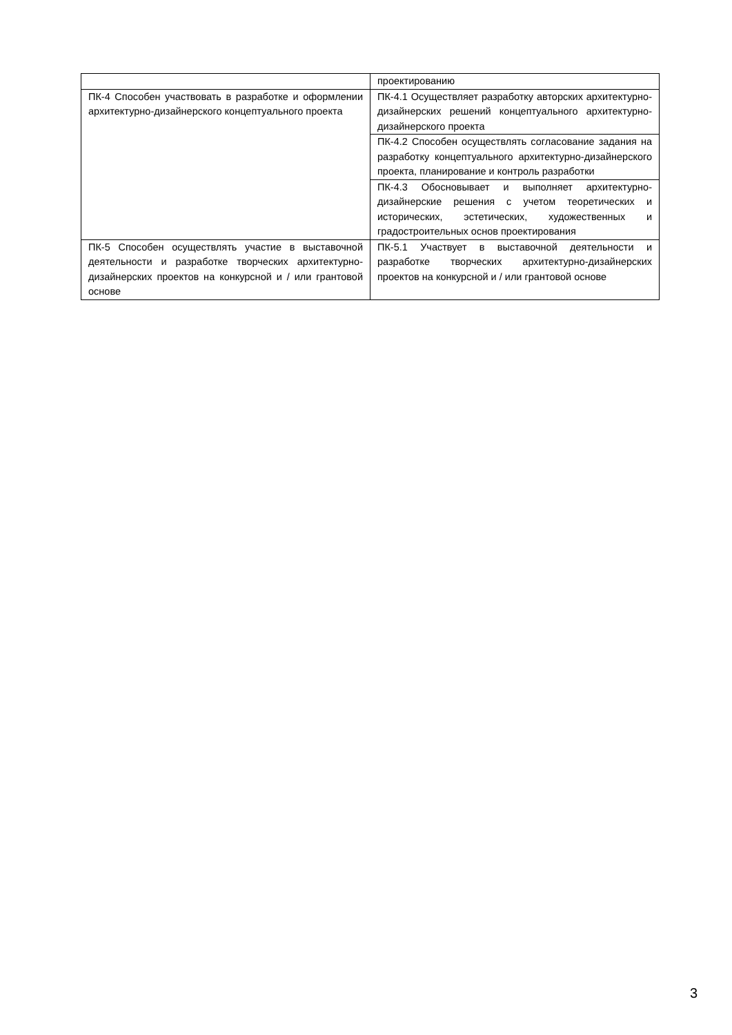| | проектированию |
| ПК-4 Способен участвовать в разработке и оформлении архитектурно-дизайнерского концептуального проекта | ПК-4.1 Осуществляет разработку авторских архитектурно-дизайнерских решений концептуального архитектурно-дизайнерского проекта |
| | ПК-4.2 Способен осуществлять согласование задания на разработку концептуального архитектурно-дизайнерского проекта, планирование и контроль разработки |
| | ПК-4.3 Обосновывает и выполняет архитектурно-дизайнерские решения с учетом теоретических и исторических, эстетических, художественных и градостроительных основ проектирования |
| ПК-5 Способен осуществлять участие в выставочной деятельности и разработке творческих архитектурно-дизайнерских проектов на конкурсной и / или грантовой основе | ПК-5.1 Участвует в выставочной деятельности и разработке творческих архитектурно-дизайнерских проектов на конкурсной и / или грантовой основе |
3